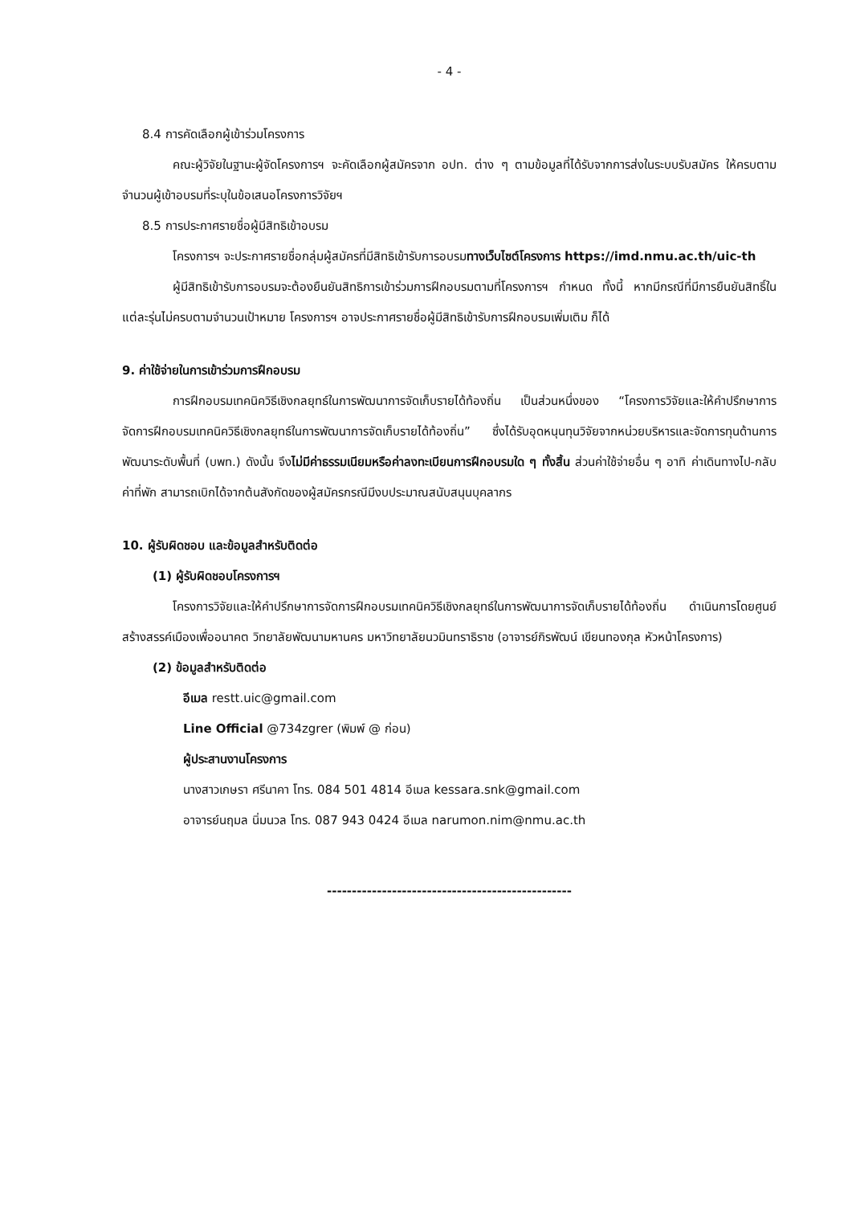- 4 -
8.4 การคัดเลือกผู้เข้าร่วมโครงการ
คณะผู้วิจัยในฐานะผู้จัดโครงการฯ จะคัดเลือกผู้สมัครจาก อปท. ต่าง ๆ ตามข้อมูลที่ได้รับจากการส่งในระบบรับสมัคร ให้ครบตามจำนวนผู้เข้าอบรมที่ระบุในข้อเสนอโครงการวิจัยฯ
8.5 การประกาศรายชื่อผู้มีสิทธิเข้าอบรม
โครงการฯ จะประกาศรายชื่อกลุ่มผู้สมัครที่มีสิทธิเข้ารับการอบรมทางเว็บไซต์โครงการ https://imd.nmu.ac.th/uic-th
ผู้มีสิทธิเข้ารับการอบรมจะต้องยืนยันสิทธิการเข้าร่วมการฝึกอบรมตามที่โครงการฯ กำหนด ทั้งนี้ หากมีกรณีที่มีการยืนยันสิทธิ์ในแต่ละรุ่นไม่ครบตามจำนวนเป้าหมาย โครงการฯ อาจประกาศรายชื่อผู้มีสิทธิเข้ารับการฝึกอบรมเพิ่มเติม ก็ได้
9. ค่าใช้จ่ายในการเข้าร่วมการฝึกอบรม
การฝึกอบรมเทคนิควิธีเชิงกลยุทธ์ในการพัฒนาการจัดเก็บรายได้ท้องถิ่น เป็นส่วนหนึ่งของ “โครงการวิจัยและให้คำปรึกษาการจัดการฝึกอบรมเทคนิควิธีเชิงกลยุทธ์ในการพัฒนาการจัดเก็บรายได้ท้องถิ่น” ซึ่งได้รับอุดหนุนทุนวิจัยจากหน่วยบริหารและจัดการทุนด้านการพัฒนาระดับพื้นที่ (บพท.) ดังนั้น จึงไม่มีค่าธรรมเนียมหรือค่าลงทะเบียนการฝึกอบรมใด ๆ ทั้งสิ้น ส่วนค่าใช้จ่ายอื่น ๆ อาทิ ค่าเดินทางไป-กลับ ค่าที่พัก สามารถเบิกได้จากต้นสังกัดของผู้สมัครกรณีมีงบประมาณสนับสนุนบุคลากร
10. ผู้รับผิดชอบ และข้อมูลสำหรับติดต่อ
(1) ผู้รับผิดชอบโครงการฯ
โครงการวิจัยและให้คำปรึกษาการจัดการฝึกอบรมเทคนิควิธีเชิงกลยุทธ์ในการพัฒนาการจัดเก็บรายได้ท้องถิ่น ดำเนินการโดยศูนย์สร้างสรรค์เมืองเพื่ออนาคต วิทยาลัยพัฒนามหานคร มหาวิทยาลัยนวมินทราธิราช (อาจารย์กิรพัฒน์ เขียนทองกุล หัวหน้าโครงการ)
(2) ข้อมูลสำหรับติดต่อ
อีเมล restt.uic@gmail.com
Line Official @734zgrer (พิมพ์ @ ก่อน)
ผู้ประสานงานโครงการ
นางสาวเกษรา ศรีนาคา โทร. 084 501 4814 อีเมล kessara.snk@gmail.com
อาจารย์นฤมล นิ่มนวล โทร. 087 943 0424 อีเมล narumon.nim@nmu.ac.th
-------------------------------------------------